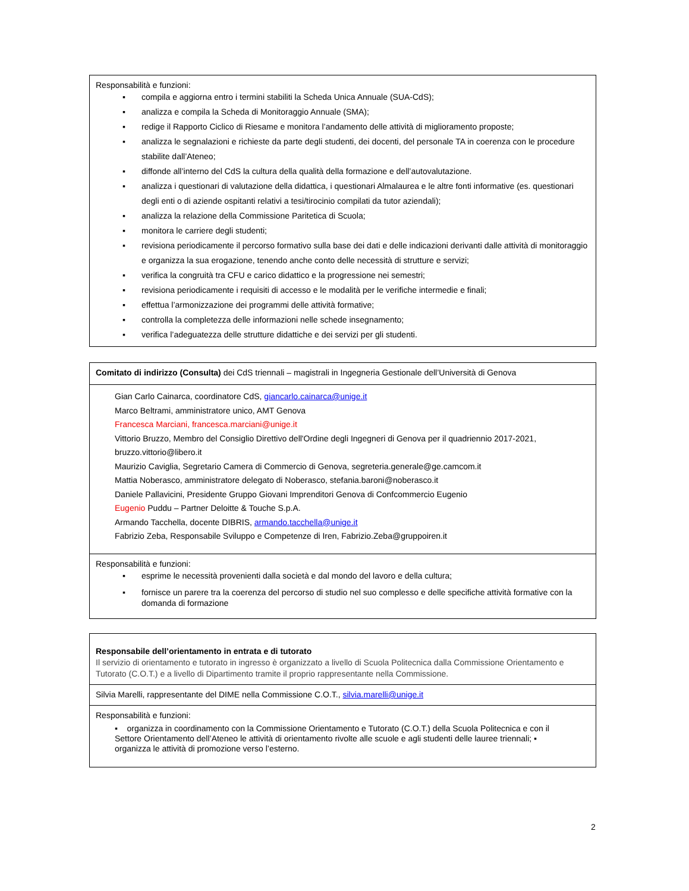Responsabilità e funzioni:
▪ compila e aggiorna entro i termini stabiliti la Scheda Unica Annuale (SUA-CdS);
▪ analizza e compila la Scheda di Monitoraggio Annuale (SMA);
▪ redige il Rapporto Ciclico di Riesame e monitora l’andamento delle attività di miglioramento proposte;
▪ analizza le segnalazioni e richieste da parte degli studenti, dei docenti, del personale TA in coerenza con le procedure stabilite dall’Ateneo;
▪ diffonde all’interno del CdS la cultura della qualità della formazione e dell’autovalutazione.
▪ analizza i questionari di valutazione della didattica, i questionari Almalaurea e le altre fonti informative (es. questionari degli enti o di aziende ospitanti relativi a tesi/tirocinio compilati da tutor aziendali);
▪ analizza la relazione della Commissione Paritetica di Scuola;
▪ monitora le carriere degli studenti;
▪ revisiona periodicamente il percorso formativo sulla base dei dati e delle indicazioni derivanti dalle attività di monitoraggio e organizza la sua erogazione, tenendo anche conto delle necessità di strutture e servizi;
▪ verifica la congruità tra CFU e carico didattico e la progressione nei semestri;
▪ revisiona periodicamente i requisiti di accesso e le modalità per le verifiche intermedie e finali;
▪ effettua l’armonizzazione dei programmi delle attività formative;
▪ controlla la completezza delle informazioni nelle schede insegnamento;
▪ verifica l’adeguatezza delle strutture didattiche e dei servizi per gli studenti.
Comitato di indirizzo (Consulta) dei CdS triennali – magistrali in Ingegneria Gestionale dell’Università di Genova
Gian Carlo Cainarca, coordinatore CdS, giancarlo.cainarca@unige.it
Marco Beltrami, amministratore unico, AMT Genova
Francesca Marciani, francesca.marciani@unige.it
Vittorio Bruzzo, Membro del Consiglio Direttivo dell'Ordine degli Ingegneri di Genova per il quadriennio 2017-2021, bruzzo.vittorio@libero.it
Maurizio Caviglia, Segretario Camera di Commercio di Genova, segreteria.generale@ge.camcom.it
Mattia Noberasco, amministratore delegato di Noberasco, stefania.baroni@noberasco.it
Daniele Pallavicini, Presidente Gruppo Giovani Imprenditori Genova di Confcommercio Eugenio
Eugenio Puddu – Partner Deloitte & Touche S.p.A.
Armando Tacchella, docente DIBRIS, armando.tacchella@unige.it
Fabrizio Zeba, Responsabile Sviluppo e Competenze di Iren, Fabrizio.Zeba@gruppoiren.it
Responsabilità e funzioni:
▪ esprime le necessità provenienti dalla società e dal mondo del lavoro e della cultura;
▪ fornisce un parere tra la coerenza del percorso di studio nel suo complesso e delle specifiche attività formative con la domanda di formazione
Responsabile dell’orientamento in entrata e di tutorato
Il servizio di orientamento e tutorato in ingresso è organizzato a livello di Scuola Politecnica dalla Commissione Orientamento e Tutorato (C.O.T.) e a livello di Dipartimento tramite il proprio rappresentante nella Commissione.
Silvia Marelli, rappresentante del DIME nella Commissione C.O.T., silvia.marelli@unige.it
Responsabilità e funzioni:
▪ organizza in coordinamento con la Commissione Orientamento e Tutorato (C.O.T.) della Scuola Politecnica e con il Settore Orientamento dell’Ateneo le attività di orientamento rivolte alle scuole e agli studenti delle lauree triennali; ▪ organizza le attività di promozione verso l’esterno.
2